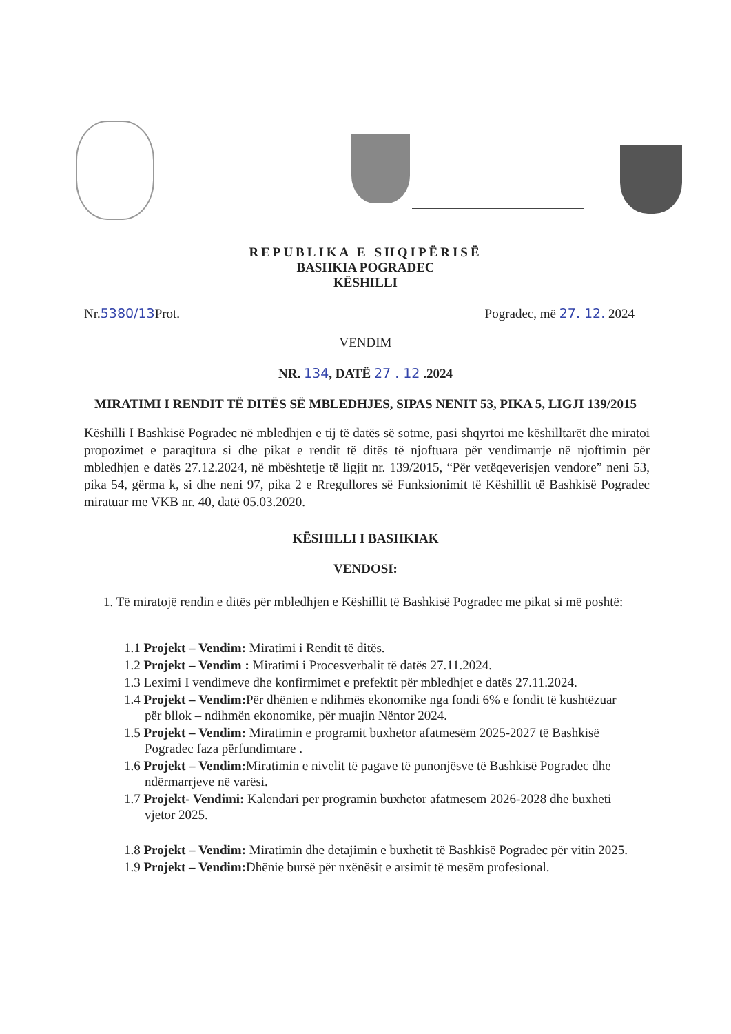REPUBLIKA E SHQIPËRISË
BASHKIA POGRADEC
KËSHILLI
Nr.5380/13 Prot. Pogradec, më 27. 12. 2024
VENDIM
NR. 134, DATË 27 . 12 .2024
MIRATIMI I RENDIT TË DITËS SË MBLEDHJES, SIPAS NENIT 53, PIKA 5, LIGJI 139/2015
Këshilli I Bashkisë Pogradec në mbledhjen e tij të datës së sotme, pasi shqyrtoi me këshilltarët dhe miratoi propozimet e paraqitura si dhe pikat e rendit të ditës të njoftuara për vendimarrje në njoftimin për mbledhjen e datës 27.12.2024, në mbështetje të ligjit nr. 139/2015, “Për vetëqeverisjen vendore” neni 53, pika 54, gërma k, si dhe neni 97, pika 2 e Rregullores së Funksionimit të Këshillit të Bashkisë Pogradec miratuar me VKB nr. 40, datë 05.03.2020.
KËSHILLI I BASHKIAK
VENDOSI:
1. Të miratojë rendin e ditës për mbledhjen e Këshillit të Bashkisë Pogradec me pikat si më poshtë:
1.1 Projekt – Vendim: Miratimi i Rendit të ditës.
1.2 Projekt – Vendim : Miratimi i Procesverbalit të datës 27.11.2024.
1.3 Leximi I vendimeve dhe konfirmimet e prefektit për mbledhjet e datës 27.11.2024.
1.4 Projekt – Vendim: Për dhënien e ndihmës ekonomike nga fondi 6% e fondit të kushtëzuar për bllok – ndihmën ekonomike, për muajin Nëntor 2024.
1.5 Projekt – Vendim: Miratimin e programit buxhetor afatmesëm 2025-2027 të Bashkisë Pogradec faza përfundimtare .
1.6 Projekt – Vendim: Miratimin e nivelit të pagave të punonjësve të Bashkisë Pogradec dhe ndërmarrjeve në varësi.
1.7 Projekt- Vendimi: Kalendari per programin buxhetor afatmesem 2026-2028 dhe buxheti vjetor 2025.
1.8 Projekt – Vendim: Miratimin dhe detajimin e buxhetit të Bashkisë Pogradec për vitin 2025.
1.9 Projekt – Vendim: Dhënie bursë për nxënësit e arsimit të mesëm profesional.